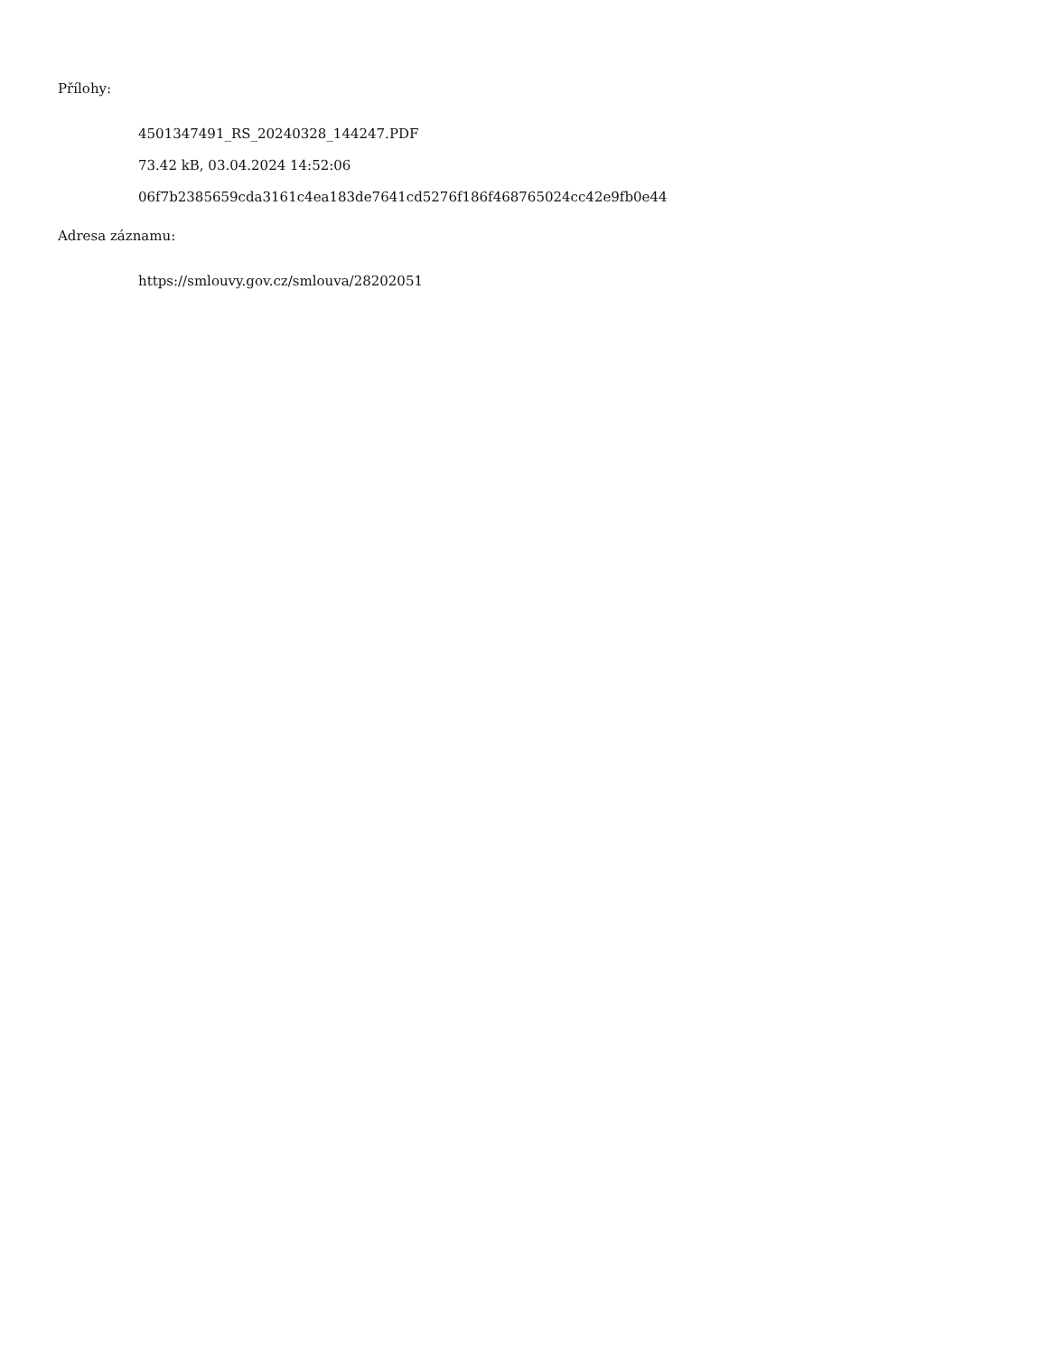Přílohy:
4501347491_RS_20240328_144247.PDF
73.42 kB, 03.04.2024 14:52:06
06f7b2385659cda3161c4ea183de7641cd5276f186f468765024cc42e9fb0e44
Adresa záznamu:
https://smlouvy.gov.cz/smlouva/28202051